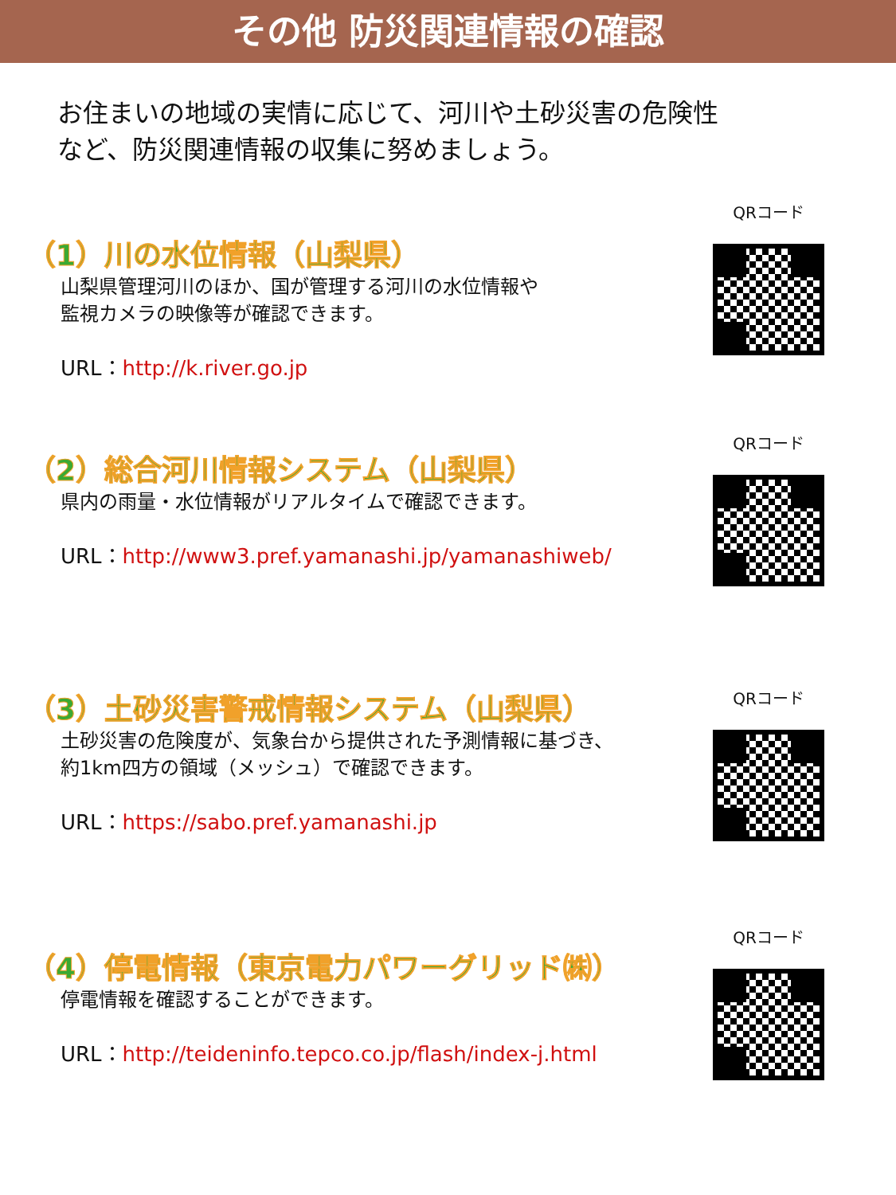その他 防災関連情報の確認
お住まいの地域の実情に応じて、河川や土砂災害の危険性
など、防災関連情報の収集に努めましょう。
QRコード
（1）川の水位情報（山梨県）
山梨県管理河川のほか、国が管理する河川の水位情報や
監視カメラの映像等が確認できます。
URL：http://k.river.go.jp
QRコード
（2）総合河川情報システム（山梨県）
県内の雨量・水位情報がリアルタイムで確認できます。
URL：http://www3.pref.yamanashi.jp/yamanashiweb/
QRコード
（3）土砂災害警戒情報システム（山梨県）
土砂災害の危険度が、気象台から提供された予測情報に基づき、
約1km四方の領域（メッシュ）で確認できます。
URL：https://sabo.pref.yamanashi.jp
QRコード
（4）停電情報（東京電力パワーグリッド㈱）
停電情報を確認することができます。
URL：http://teideninfo.tepco.co.jp/flash/index-j.html